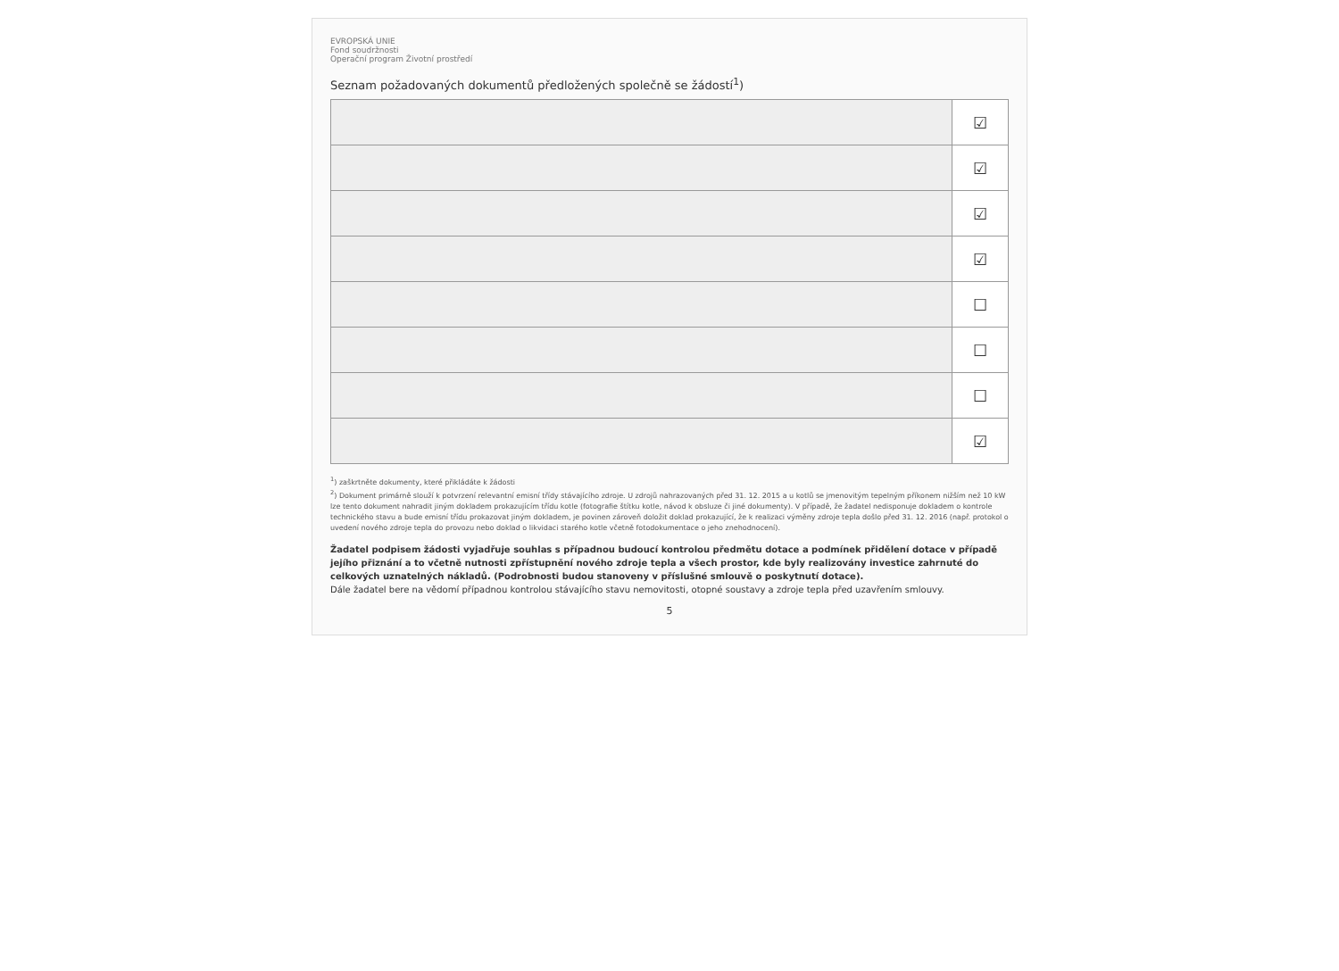EVROPSKÁ UNIE
Fond soudržnosti
Operační program Životní prostředí
Seznam požadovaných dokumentů předložených společně se žádostí<sup>1</sup>)
| | ☑ |
| | ☑ |
| | ☑ |
| | ☑ |
| | ☐ |
| | ☐ |
| | ☐ |
| | ☑ |
<sup>1</sup>) zaškrtněte dokumenty, které přikládáte k žádosti
<sup>2</sup>) Dokument primárně slouží k potvrzení relevantní emisní třídy stávajícího zdroje. U zdrojů nahrazovaných před 31. 12. 2015 a u kotlů se jmenovitým tepelným příkonem nižším než 10 kW lze tento dokument nahradit jiným dokladem prokazujícím třídu kotle (fotografie štítku kotle, návod k obsluze či jiné dokumenty). V případě, že žadatel nedisponuje dokladem o kontrole technického stavu a bude emisní třídu prokazovat jiným dokladem, je povinen zároveň doložit doklad prokazující, že k realizaci výměny zdroje tepla došlo před 31. 12. 2016 (např. protokol o uvedení nového zdroje tepla do provozu nebo doklad o likvidaci starého kotle včetně fotodokumentace o jeho znehodnocení).
Žadatel podpisem žádosti vyjadřuje souhlas s případnou budoucí kontrolou předmětu dotace a podmínek přidělení dotace v případě jejího přiznání a to včetně nutnosti zpřístupnění nového zdroje tepla a všech prostor, kde byly realizovány investice zahrnuté do celkových uznatelných nákladů. (Podrobnosti budou stanoveny v příslušné smlouvě o poskytnutí dotace).
Dále žadatel bere na vědomí případnou kontrolou stávajícího stavu nemovitosti, otopné soustavy a zdroje tepla před uzavřením smlouvy.
5